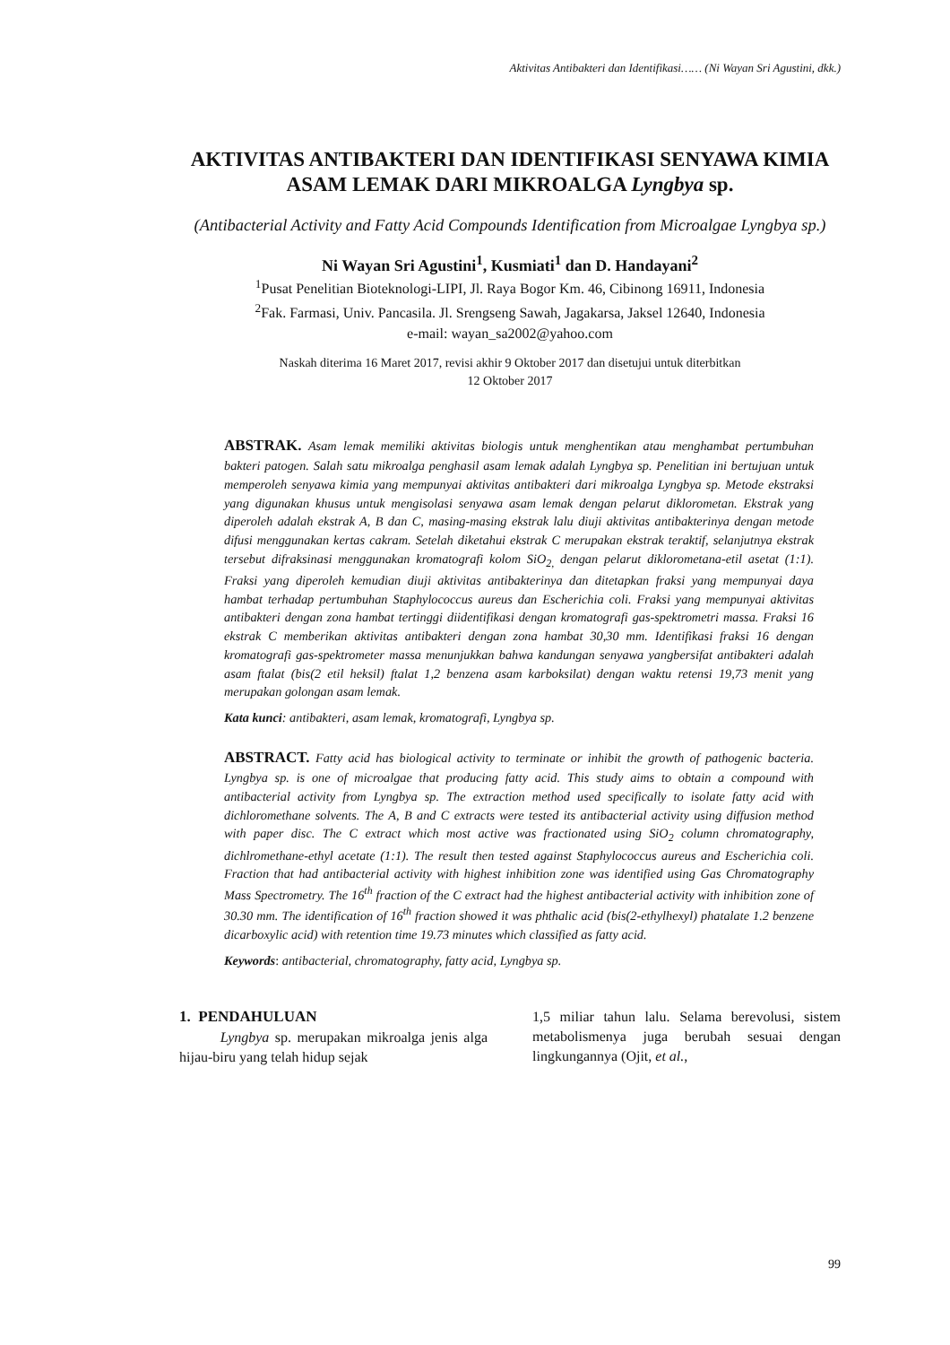Aktivitas Antibakteri dan Identifikasi…… (Ni Wayan Sri Agustini, dkk.)
AKTIVITAS ANTIBAKTERI DAN IDENTIFIKASI SENYAWA KIMIA ASAM LEMAK DARI MIKROALGA Lyngbya sp.
(Antibacterial Activity and Fatty Acid Compounds Identification from Microalgae Lyngbya sp.)
Ni Wayan Sri Agustini<sup>1</sup>, Kusmiati<sup>1</sup> dan D. Handayani<sup>2</sup>
<sup>1</sup> Pusat Penelitian Bioteknologi-LIPI, Jl. Raya Bogor Km. 46, Cibinong 16911, Indonesia
<sup>2</sup> Fak. Farmasi, Univ. Pancasila. Jl. Srengseng Sawah, Jagakarsa, Jaksel 12640, Indonesia
e-mail: wayan_sa2002@yahoo.com
Naskah diterima 16 Maret 2017, revisi akhir 9 Oktober 2017 dan disetujui untuk diterbitkan
12 Oktober 2017
ABSTRAK. Asam lemak memiliki aktivitas biologis untuk menghentikan atau menghambat pertumbuhan bakteri patogen. Salah satu mikroalga penghasil asam lemak adalah Lyngbya sp. Penelitian ini bertujuan untuk memperoleh senyawa kimia yang mempunyai aktivitas antibakteri dari mikroalga Lyngbya sp. Metode ekstraksi yang digunakan khusus untuk mengisolasi senyawa asam lemak dengan pelarut diklorometan. Ekstrak yang diperoleh adalah ekstrak A, B dan C, masing-masing ekstrak lalu diuji aktivitas antibakterinya dengan metode difusi menggunakan kertas cakram. Setelah diketahui ekstrak C merupakan ekstrak teraktif, selanjutnya ekstrak tersebut difraksinasi menggunakan kromatografi kolom SiO<sub>2,</sub> dengan pelarut diklorometana-etil asetat (1:1). Fraksi yang diperoleh kemudian diuji aktivitas antibakterinya dan ditetapkan fraksi yang mempunyai daya hambat terhadap pertumbuhan Staphylococcus aureus dan Escherichia coli. Fraksi yang mempunyai aktivitas antibakteri dengan zona hambat tertinggi diidentifikasi dengan kromatografi gas-spektrometri massa. Fraksi 16 ekstrak C memberikan aktivitas antibakteri dengan zona hambat 30,30 mm. Identifikasi fraksi 16 dengan kromatografi gas-spektrometer massa menunjukkan bahwa kandungan senyawa yangbersifat antibakteri adalah asam ftalat (bis(2 etil heksil) ftalat 1,2 benzena asam karboksilat) dengan waktu retensi 19,73 menit yang merupakan golongan asam lemak.
Kata kunci: antibakteri, asam lemak, kromatografi, Lyngbya sp.
ABSTRACT. Fatty acid has biological activity to terminate or inhibit the growth of pathogenic bacteria. Lyngbya sp. is one of microalgae that producing fatty acid. This study aims to obtain a compound with antibacterial activity from Lyngbya sp. The extraction method used specifically to isolate fatty acid with dichloromethane solvents. The A, B and C extracts were tested its antibacterial activity using diffusion method with paper disc. The C extract which most active was fractionated using SiO<sub>2</sub> column chromatography, dichlromethane-ethyl acetate (1:1). The result then tested against Staphylococcus aureus and Escherichia coli. Fraction that had antibacterial activity with highest inhibition zone was identified using Gas Chromatography Mass Spectrometry. The 16<sup>th</sup> fraction of the C extract had the highest antibacterial activity with inhibition zone of 30.30 mm. The identification of 16<sup>th</sup> fraction showed it was phthalic acid (bis(2-ethylhexyl) phatalate 1.2 benzene dicarboxylic acid) with retention time 19.73 minutes which classified as fatty acid.
Keywords: antibacterial, chromatography, fatty acid, Lyngbya sp.
1. PENDAHULUAN
Lyngbya sp. merupakan mikroalga jenis alga hijau-biru yang telah hidup sejak
1,5 miliar tahun lalu. Selama berevolusi, sistem metabolismenya juga berubah sesuai dengan lingkungannya (Ojit, et al.,
99